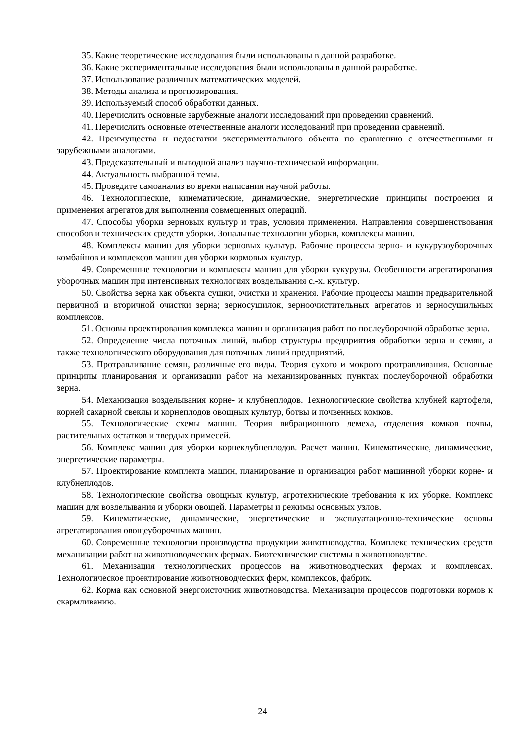35. Какие теоретические исследования были использованы в данной разработке.
36. Какие экспериментальные исследования были использованы в данной разработке.
37. Использование различных математических моделей.
38. Методы анализа и прогнозирования.
39. Используемый способ обработки данных.
40. Перечислить основные зарубежные аналоги исследований при проведении сравнений.
41. Перечислить основные отечественные аналоги исследований при проведении сравнений.
42. Преимущества и недостатки экспериментального объекта по сравнению с отечественными и зарубежными аналогами.
43. Предсказательный и выводной анализ научно-технической информации.
44. Актуальность выбранной темы.
45. Проведите самоанализ во время написания научной работы.
46. Технологические, кинематические, динамические, энергетические принципы построения и применения агрегатов для выполнения совмещенных операций.
47. Способы уборки зерновых культур и трав, условия применения. Направления совершенствования способов и технических средств уборки. Зональные технологии уборки, комплексы машин.
48. Комплексы машин для уборки зерновых культур. Рабочие процессы зерно- и кукурузоуборочных комбайнов и комплексов машин для уборки кормовых культур.
49. Современные технологии и комплексы машин для уборки кукурузы. Особенности агрегатирования уборочных машин при интенсивных технологиях возделывания с.-х. культур.
50. Свойства зерна как объекта сушки, очистки и хранения. Рабочие процессы машин предварительной первичной и вторичной очистки зерна; зерносушилок, зерноочистительных агрегатов и зерносушильных комплексов.
51. Основы проектирования комплекса машин и организация работ по послеуборочной обработке зерна.
52. Определение числа поточных линий, выбор структуры предприятия обработки зерна и семян, а также технологического оборудования для поточных линий предприятий.
53. Протравливание семян, различные его виды. Теория сухого и мокрого протравливания. Основные принципы планирования и организации работ на механизированных пунктах послеуборочной обработки зерна.
54. Механизация возделывания корне- и клубнеплодов. Технологические свойства клубней картофеля, корней сахарной свеклы и корнеплодов овощных культур, ботвы и почвенных комков.
55. Технологические схемы машин. Теория вибрационного лемеха, отделения комков почвы, растительных остатков и твердых примесей.
56. Комплекс машин для уборки корнеклубнеплодов. Расчет машин. Кинематические, динамические, энергетические параметры.
57. Проектирование комплекта машин, планирование и организация работ машинной уборки корне- и клубнеплодов.
58. Технологические свойства овощных культур, агротехнические требования к их уборке. Комплекс машин для возделывания и уборки овощей. Параметры и режимы основных узлов.
59. Кинематические, динамические, энергетические и эксплуатационно-технические основы агрегатирования овощеуборочных машин.
60. Современные технологии производства продукции животноводства. Комплекс технических средств механизации работ на животноводческих фермах. Биотехнические системы в животноводстве.
61. Механизация технологических процессов на животноводческих фермах и комплексах. Технологическое проектирование животноводческих ферм, комплексов, фабрик.
62. Корма как основной энергоисточник животноводства. Механизация процессов подготовки кормов к скармливанию.
24